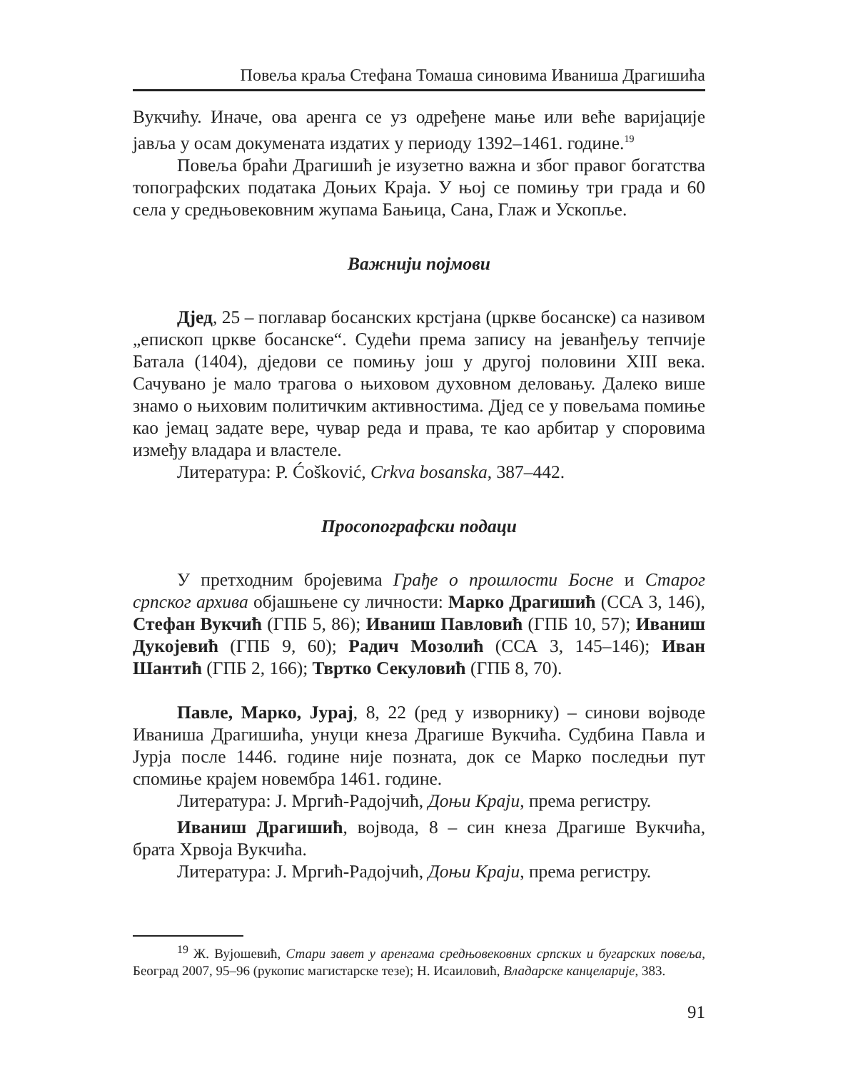Повеља краља Стефана Томаша синовима Иваниша Драгишића
Вукчићу. Иначе, ова аренга се уз одређене мање или веће варијације јавља у осам докумената издатих у периоду 1392–1461. године.<sup>19</sup>
Повеља браћи Драгишић је изузетно важна и због правог богатства топографских података Доњих Краја. У њој се помињу три града и 60 села у средњовековним жупама Бањица, Сана, Глаж и Ускопље.
Важнији појмови
Дјед, 25 – поглавар босанских крстјана (цркве босанске) са називом „епископ цркве босанске“. Судећи према запису на јеванђељу тепчије Батала (1404), дједови се помињу још у другој половини XIII века. Сачувано је мало трагова о њиховом духовном деловању. Далеко више знамо о њиховим политичким активностима. Дјед се у повељама помиње као јемац задате вере, чувар реда и права, те као арбитар у споровима између владара и властеле.
Литература: P. Ćošković, Crkva bosanska, 387–442.
Просопографски подаци
У претходним бројевима Грађе о прошлости Босне и Старог српског архива објашњене су личности: Марко Драгишић (ССА 3, 146), Стефан Вукчић (ГПБ 5, 86); Иваниш Павловић (ГПБ 10, 57); Иваниш Дукојевић (ГПБ 9, 60); Радич Мозолић (ССА 3, 145–146); Иван Шантић (ГПБ 2, 166); Твртко Секуловић (ГПБ 8, 70).
Павле, Марко, Јурај, 8, 22 (ред у изворнику) – синови војводе Иваниша Драгишића, унуци кнеза Драгише Вукчића. Судбина Павла и Јурја после 1446. године није позната, док се Марко последњи пут спомиње крајем новембра 1461. године.
Литература: Ј. Мргић-Радојчић, Доњи Краји, према регистру.
Иваниш Драгишић, војвода, 8 – син кнеза Драгише Вукчића, брата Хрвоја Вукчића.
Литература: Ј. Мргић-Радојчић, Доњи Краји, према регистру.
<sup>19</sup> Ж. Вујошевић, Стари завет у аренгама средњовековних српских и бугарских повеља, Београд 2007, 95–96 (рукопис магистарске тезе); Н. Исаиловић, Владарске канцеларије, 383.
91